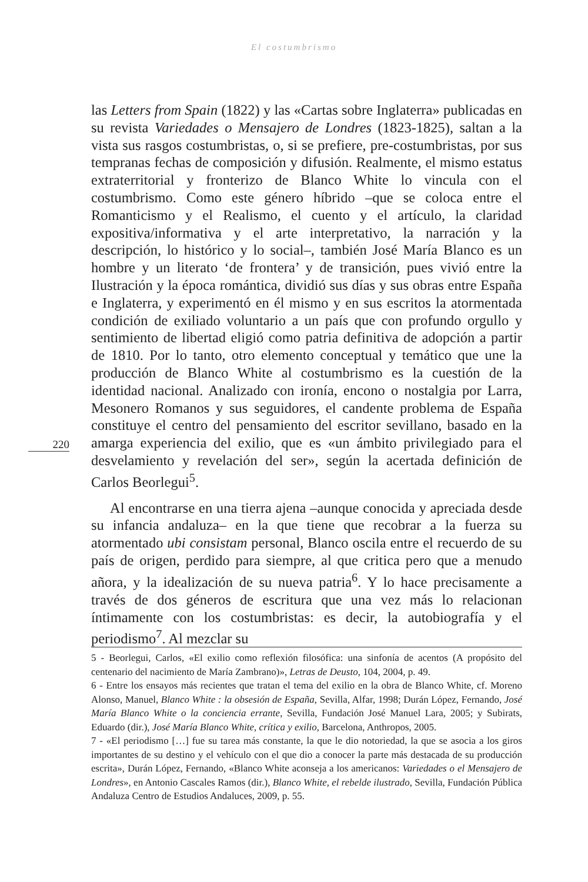El costumbrismo
las Letters from Spain (1822) y las «Cartas sobre Inglaterra» publicadas en su revista Variedades o Mensajero de Londres (1823-1825), saltan a la vista sus rasgos costumbristas, o, si se prefiere, pre-costumbristas, por sus tempranas fechas de composición y difusión. Realmente, el mismo estatus extraterritorial y fronterizo de Blanco White lo vincula con el costumbrismo. Como este género híbrido –que se coloca entre el Romanticismo y el Realismo, el cuento y el artículo, la claridad expositiva/informativa y el arte interpretativo, la narración y la descripción, lo histórico y lo social–, también José María Blanco es un hombre y un literato ‘de frontera’ y de transición, pues vivió entre la Ilustración y la época romántica, dividió sus días y sus obras entre España e Inglaterra, y experimentó en él mismo y en sus escritos la atormentada condición de exiliado voluntario a un país que con profundo orgullo y sentimiento de libertad eligió como patria definitiva de adopción a partir de 1810. Por lo tanto, otro elemento conceptual y temático que une la producción de Blanco White al costumbrismo es la cuestión de la identidad nacional. Analizado con ironía, encono o nostalgia por Larra, Mesonero Romanos y sus seguidores, el candente problema de España constituye el centro del pensamiento del escritor sevillano, basado en la amarga experiencia del exilio, que es «un ámbito privilegiado para el desvelamiento y revelación del ser», según la acertada definición de Carlos Beorlegui<sup>5</sup>.
Al encontrarse en una tierra ajena –aunque conocida y apreciada desde su infancia andaluza– en la que tiene que recobrar a la fuerza su atormentado ubi consistam personal, Blanco oscila entre el recuerdo de su país de origen, perdido para siempre, al que critica pero que a menudo añora, y la idealización de su nueva patria<sup>6</sup>. Y lo hace precisamente a través de dos géneros de escritura que una vez más lo relacionan íntimamente con los costumbristas: es decir, la autobiografía y el periodismo<sup>7</sup>. Al mezclar su
220
5 - Beorlegui, Carlos, «El exilio como reflexión filosófica: una sinfonía de acentos (A propósito del centenario del nacimiento de María Zambrano)», Letras de Deusto, 104, 2004, p. 49.
6 - Entre los ensayos más recientes que tratan el tema del exilio en la obra de Blanco White, cf. Moreno Alonso, Manuel, Blanco White : la obsesión de España, Sevilla, Alfar, 1998; Durán López, Fernando, José María Blanco White o la conciencia errante, Sevilla, Fundación José Manuel Lara, 2005; y Subirats, Eduardo (dir.), José María Blanco White, crítica y exilio, Barcelona, Anthropos, 2005.
7 - «El periodismo […] fue su tarea más constante, la que le dio notoriedad, la que se asocia a los giros importantes de su destino y el vehículo con el que dio a conocer la parte más destacada de su producción escrita», Durán López, Fernando, «Blanco White aconseja a los americanos: Variedades o el Mensajero de Londres», en Antonio Cascales Ramos (dir.), Blanco White, el rebelde ilustrado, Sevilla, Fundación Pública Andaluza Centro de Estudios Andaluces, 2009, p. 55.